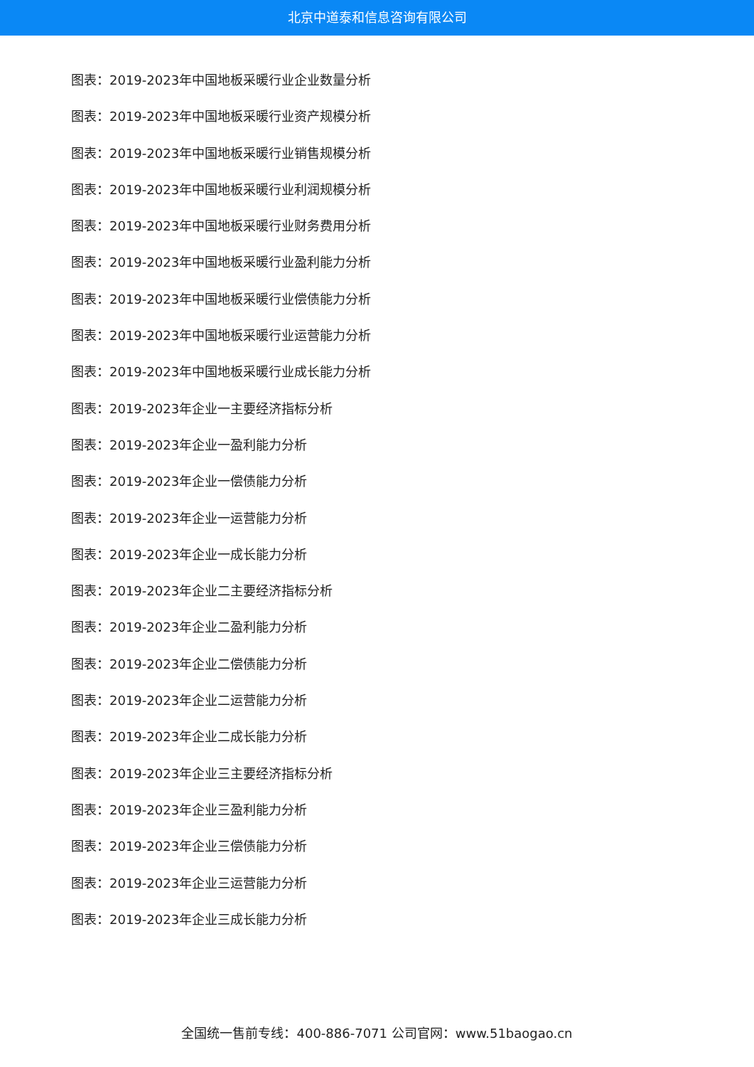北京中道泰和信息咨询有限公司
图表：2019-2023年中国地板采暖行业企业数量分析
图表：2019-2023年中国地板采暖行业资产规模分析
图表：2019-2023年中国地板采暖行业销售规模分析
图表：2019-2023年中国地板采暖行业利润规模分析
图表：2019-2023年中国地板采暖行业财务费用分析
图表：2019-2023年中国地板采暖行业盈利能力分析
图表：2019-2023年中国地板采暖行业偿债能力分析
图表：2019-2023年中国地板采暖行业运营能力分析
图表：2019-2023年中国地板采暖行业成长能力分析
图表：2019-2023年企业一主要经济指标分析
图表：2019-2023年企业一盈利能力分析
图表：2019-2023年企业一偿债能力分析
图表：2019-2023年企业一运营能力分析
图表：2019-2023年企业一成长能力分析
图表：2019-2023年企业二主要经济指标分析
图表：2019-2023年企业二盈利能力分析
图表：2019-2023年企业二偿债能力分析
图表：2019-2023年企业二运营能力分析
图表：2019-2023年企业二成长能力分析
图表：2019-2023年企业三主要经济指标分析
图表：2019-2023年企业三盈利能力分析
图表：2019-2023年企业三偿债能力分析
图表：2019-2023年企业三运营能力分析
图表：2019-2023年企业三成长能力分析
全国统一售前专线：400-886-7071 公司官网：www.51baogao.cn